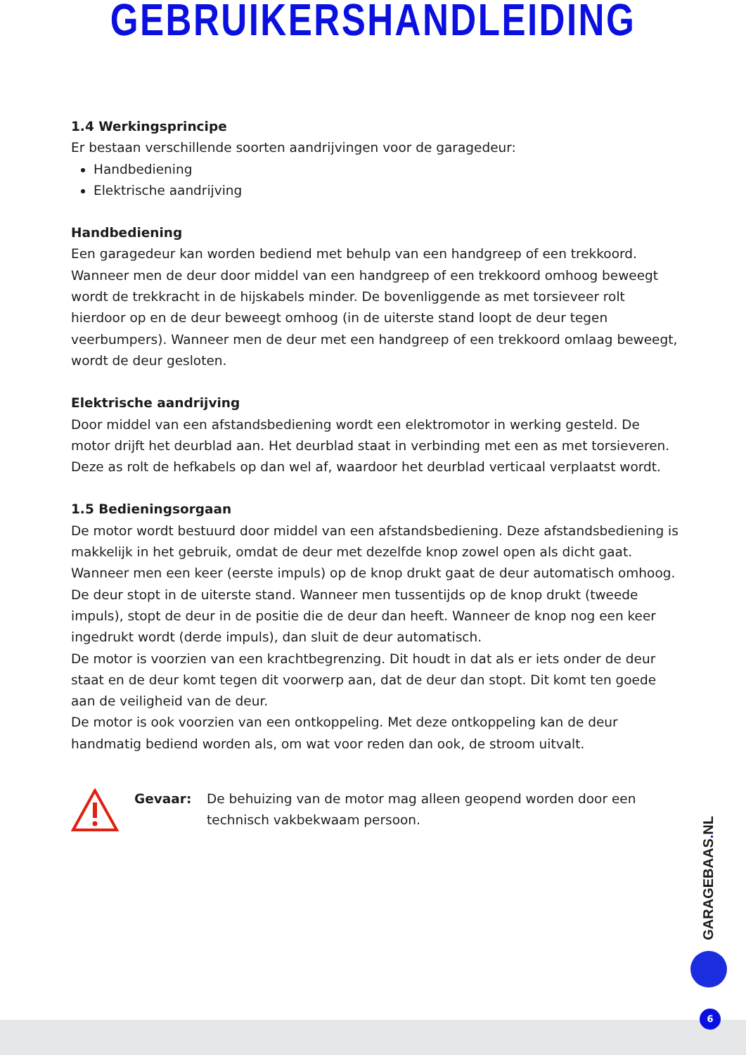GEBRUIKERSHANDLEIDING
1.4 Werkingsprincipe
Er bestaan verschillende soorten aandrijvingen voor de garagedeur:
Handbediening
Elektrische aandrijving
Handbediening
Een garagedeur kan worden bediend met behulp van een handgreep of een trekkoord. Wanneer men de deur door middel van een handgreep of een trekkoord omhoog beweegt wordt de trekkracht in de hijskabels minder. De bovenliggende as met torsieveer rolt hierdoor op en de deur beweegt omhoog (in de uiterste stand loopt de deur tegen veerbumpers). Wanneer men de deur met een handgreep of een trekkoord omlaag beweegt, wordt de deur gesloten.
Elektrische aandrijving
Door middel van een afstandsbediening wordt een elektromotor in werking gesteld. De motor drijft het deurblad aan. Het deurblad staat in verbinding met een as met torsieveren. Deze as rolt de hefkabels op dan wel af, waardoor het deurblad verticaal verplaatst wordt.
1.5 Bedieningsorgaan
De motor wordt bestuurd door middel van een afstandsbediening. Deze afstandsbediening is makkelijk in het gebruik, omdat de deur met dezelfde knop zowel open als dicht gaat. Wanneer men een keer (eerste impuls) op de knop drukt gaat de deur automatisch omhoog. De deur stopt in de uiterste stand. Wanneer men tussentijds op de knop drukt (tweede impuls), stopt de deur in de positie die de deur dan heeft. Wanneer de knop nog een keer ingedrukt wordt (derde impuls), dan sluit de deur automatisch.
De motor is voorzien van een krachtbegrenzing. Dit houdt in dat als er iets onder de deur staat en de deur komt tegen dit voorwerp aan, dat de deur dan stopt. Dit komt ten goede aan de veiligheid van de deur.
De motor is ook voorzien van een ontkoppeling. Met deze ontkoppeling kan de deur handmatig bediend worden als, om wat voor reden dan ook, de stroom uitvalt.
Gevaar: De behuizing van de motor mag alleen geopend worden door een technisch vakbekwaam persoon.
GARAGEBAAS. NL
6